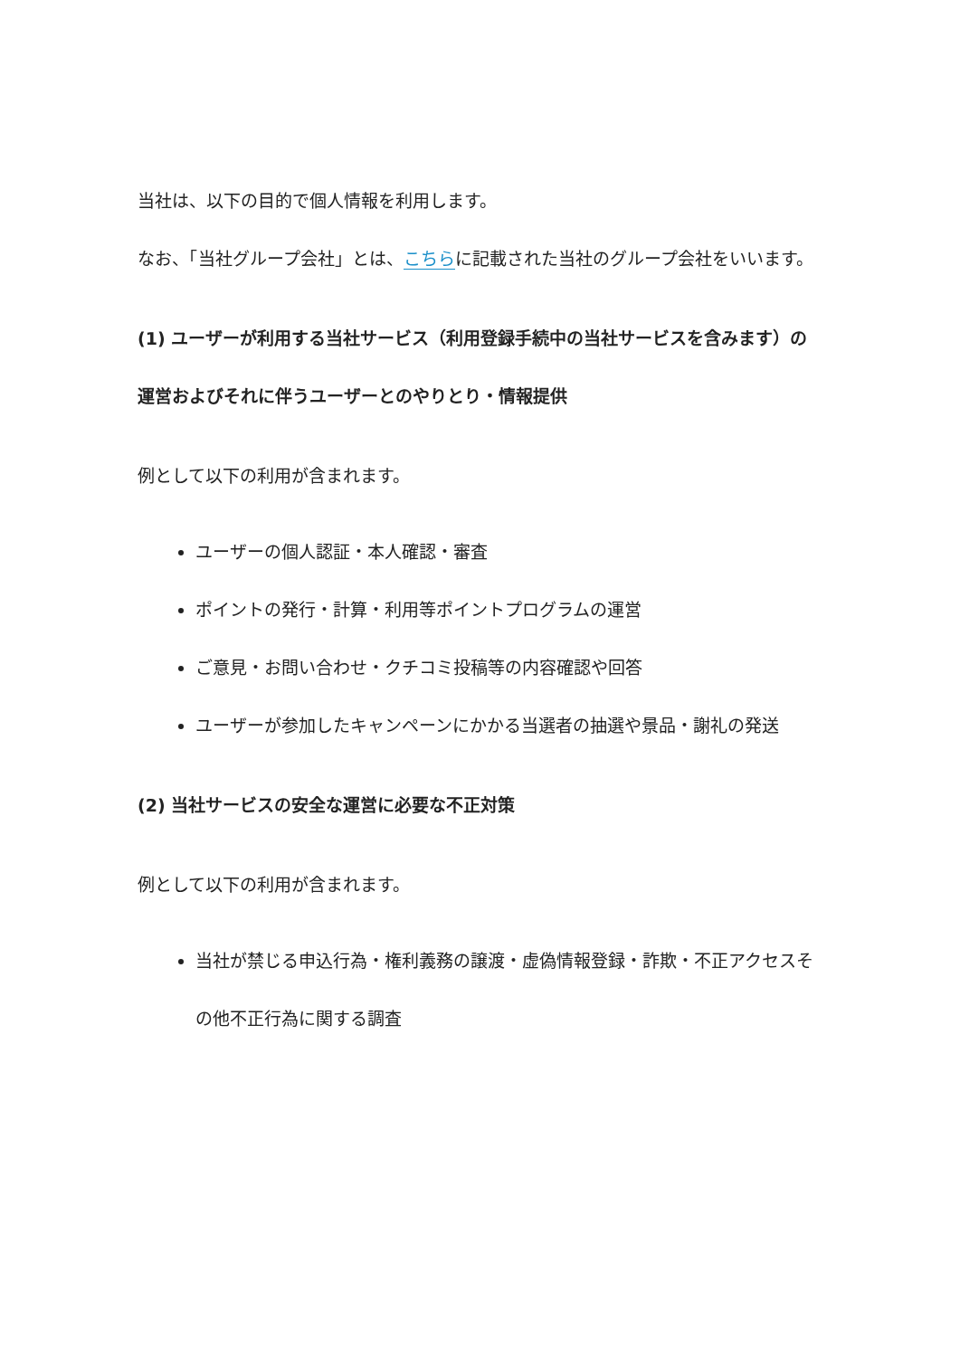当社は、以下の目的で個人情報を利用します。
なお、「当社グループ会社」とは、こちらに記載された当社のグループ会社をいいます。
(1) ユーザーが利用する当社サービス（利用登録手続中の当社サービスを含みます）の運営およびそれに伴うユーザーとのやりとり・情報提供
例として以下の利用が含まれます。
ユーザーの個人認証・本人確認・審査
ポイントの発行・計算・利用等ポイントプログラムの運営
ご意見・お問い合わせ・クチコミ投稿等の内容確認や回答
ユーザーが参加したキャンペーンにかかる当選者の抽選や景品・謝礼の発送
(2) 当社サービスの安全な運営に必要な不正対策
例として以下の利用が含まれます。
当社が禁じる申込行為・権利義務の譲渡・虚偽情報登録・詐欺・不正アクセスその他不正行為に関する調査